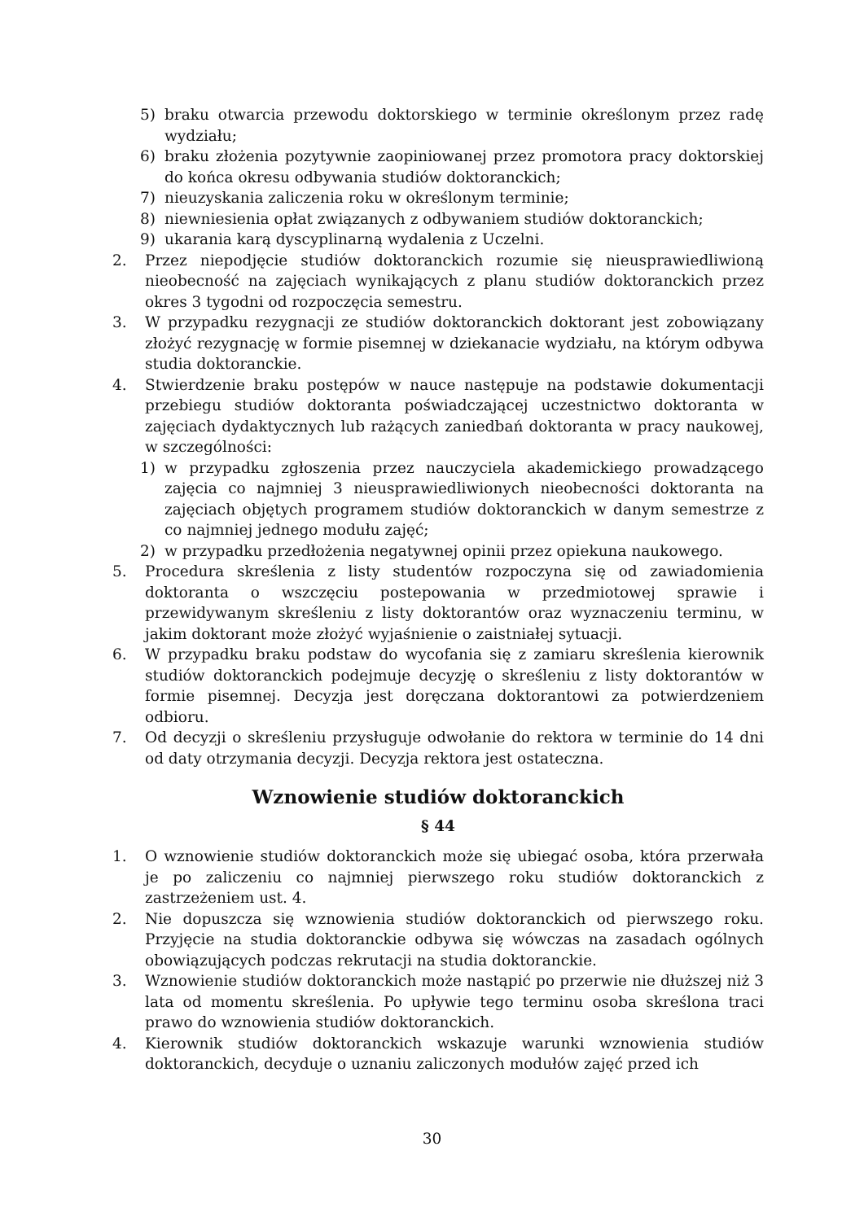5) braku otwarcia przewodu doktorskiego w terminie określonym przez radę wydziału;
6) braku złożenia pozytywnie zaopiniowanej przez promotora pracy doktorskiej do końca okresu odbywania studiów doktoranckich;
7) nieuzyskania zaliczenia roku w określonym terminie;
8) niewniesienia opłat związanych z odbywaniem studiów doktoranckich;
9) ukarania karą dyscyplinarną wydalenia z Uczelni.
2. Przez niepodjęcie studiów doktoranckich rozumie się nieusprawiedliwioną nieobecność na zajęciach wynikających z planu studiów doktoranckich przez okres 3 tygodni od rozpoczęcia semestru.
3. W przypadku rezygnacji ze studiów doktoranckich doktorant jest zobowiązany złożyć rezygnację w formie pisemnej w dziekanacie wydziału, na którym odbywa studia doktoranckie.
4. Stwierdzenie braku postępów w nauce następuje na podstawie dokumentacji przebiegu studiów doktoranta poświadczającej uczestnictwo doktoranta w zajęciach dydaktycznych lub rażących zaniedbań doktoranta w pracy naukowej, w szczególności:
1) w przypadku zgłoszenia przez nauczyciela akademickiego prowadzącego zajęcia co najmniej 3 nieusprawiedliwionych nieobecności doktoranta na zajęciach objętych programem studiów doktoranckich w danym semestrze z co najmniej jednego modułu zajęć;
2) w przypadku przedłożenia negatywnej opinii przez opiekuna naukowego.
5. Procedura skreślenia z listy studentów rozpoczyna się od zawiadomienia doktoranta o wszczęciu postepowania w przedmiotowej sprawie i przewidywanym skreśleniu z listy doktorantów oraz wyznaczeniu terminu, w jakim doktorant może złożyć wyjaśnienie o zaistniałej sytuacji.
6. W przypadku braku podstaw do wycofania się z zamiaru skreślenia kierownik studiów doktoranckich podejmuje decyzję o skreśleniu z listy doktorantów w formie pisemnej. Decyzja jest doręczana doktorantowi za potwierdzeniem odbioru.
7. Od decyzji o skreśleniu przysługuje odwołanie do rektora w terminie do 14 dni od daty otrzymania decyzji. Decyzja rektora jest ostateczna.
Wznowienie studiów doktoranckich
§ 44
1. O wznowienie studiów doktoranckich może się ubiegać osoba, która przerwała je po zaliczeniu co najmniej pierwszego roku studiów doktoranckich z zastrzeżeniem ust. 4.
2. Nie dopuszcza się wznowienia studiów doktoranckich od pierwszego roku. Przyjęcie na studia doktoranckie odbywa się wówczas na zasadach ogólnych obowiązujących podczas rekrutacji na studia doktoranckie.
3. Wznowienie studiów doktoranckich może nastąpić po przerwie nie dłuższej niż 3 lata od momentu skreślenia. Po upływie tego terminu osoba skreślona traci prawo do wznowienia studiów doktoranckich.
4. Kierownik studiów doktoranckich wskazuje warunki wznowienia studiów doktoranckich, decyduje o uznaniu zaliczonych modułów zajęć przed ich
30